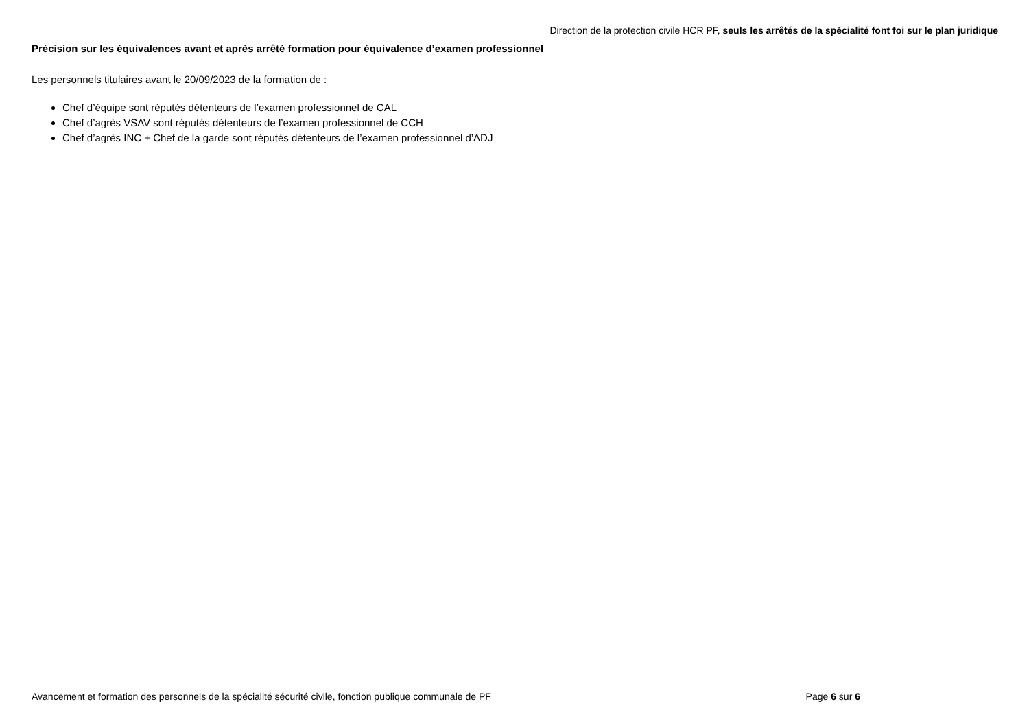Direction de la protection civile HCR PF, seuls les arrêtés de la spécialité font foi sur le plan juridique
Précision sur les équivalences avant et après arrêté formation pour équivalence d’examen professionnel
Les personnels titulaires avant le 20/09/2023 de la formation de :
Chef d’équipe sont réputés détenteurs de l’examen professionnel de CAL
Chef d’agrès VSAV sont réputés détenteurs de l’examen professionnel de CCH
Chef d’agrès INC + Chef de la garde sont réputés détenteurs de l’examen professionnel d’ADJ
Avancement et formation des personnels de la spécialité sécurité civile, fonction publique communale de PF Page 6 sur 6